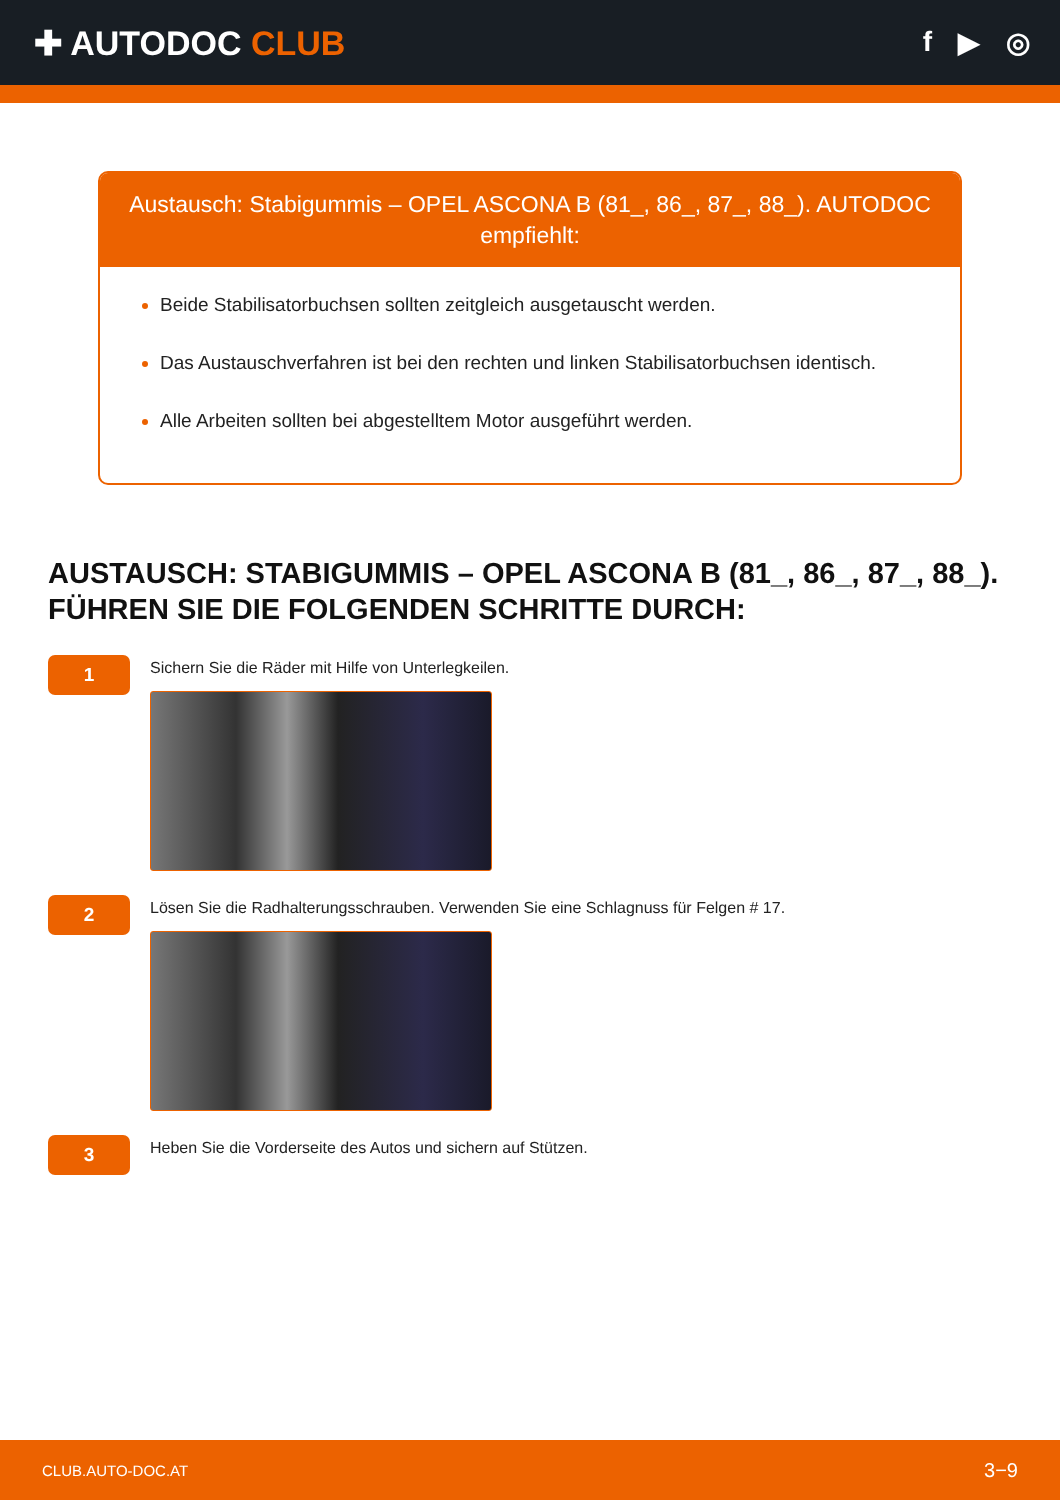✚ AUTODOC CLUB
f ▶ ◎
Austausch: Stabigummis – OPEL ASCONA B (81_, 86_, 87_, 88_). AUTODOC empfiehlt:
Beide Stabilisatorbuchsen sollten zeitgleich ausgetauscht werden.
Das Austauschverfahren ist bei den rechten und linken Stabilisatorbuchsen identisch.
Alle Arbeiten sollten bei abgestelltem Motor ausgeführt werden.
AUSTAUSCH: STABIGUMMIS – OPEL ASCONA B (81_, 86_, 87_, 88_). FÜHREN SIE DIE FOLGENDEN SCHRITTE DURCH:
1
Sichern Sie die Räder mit Hilfe von Unterlegkeilen.
2
Lösen Sie die Radhalterungsschrauben. Verwenden Sie eine Schlagnuss für Felgen # 17.
3
Heben Sie die Vorderseite des Autos und sichern auf Stützen.
CLUB.AUTO-DOC.AT 3−9